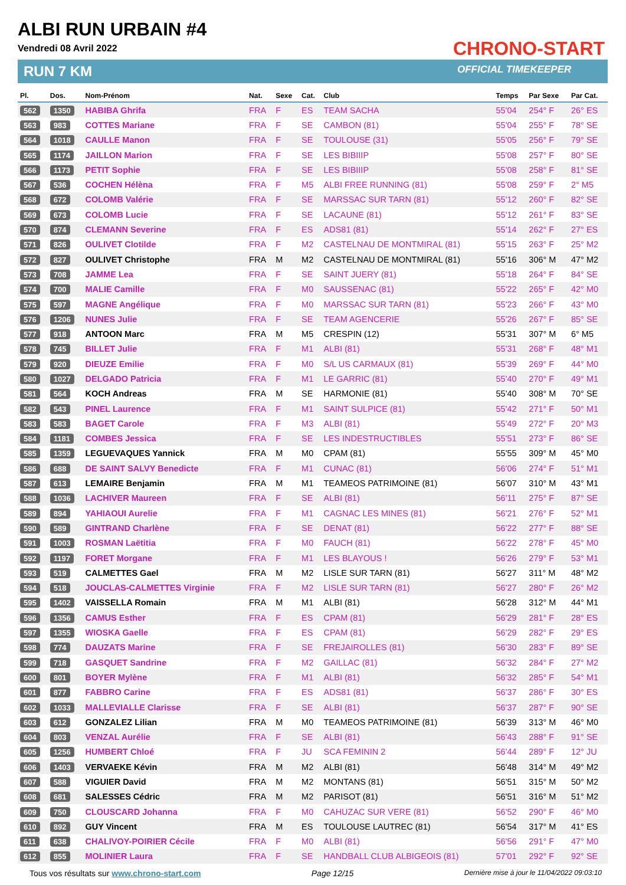ALBI RUN URBAIN #4
Vendredi 08 Avril 2022
RUN 7 KM
CHRONO-START
OFFICIAL TIMEKEEPER
| Pl. | Dos. | Nom-Prénom | Nat. | Sexe | Cat. | Club | Temps | Par Sexe | Par Cat. |
| --- | --- | --- | --- | --- | --- | --- | --- | --- | --- |
| 562 | 1350 | HABIBA Ghrifa | FRA | F | ES | TEAM SACHA | 55'04 | 254° F | 26° ES |
| 563 | 983 | COTTES Mariane | FRA | F | SE | CAMBON (81) | 55'04 | 255° F | 78° SE |
| 564 | 1018 | CAULLE Manon | FRA | F | SE | TOULOUSE (31) | 55'05 | 256° F | 79° SE |
| 565 | 1174 | JAILLON Marion | FRA | F | SE | LES BIBIIIP | 55'08 | 257° F | 80° SE |
| 566 | 1173 | PETIT Sophie | FRA | F | SE | LES BIBIIIP | 55'08 | 258° F | 81° SE |
| 567 | 536 | COCHEN Hélèna | FRA | F | M5 | ALBI FREE RUNNING (81) | 55'08 | 259° F | 2° M5 |
| 568 | 672 | COLOMB Valérie | FRA | F | SE | MARSSAC SUR TARN (81) | 55'12 | 260° F | 82° SE |
| 569 | 673 | COLOMB Lucie | FRA | F | SE | LACAUNE (81) | 55'12 | 261° F | 83° SE |
| 570 | 874 | CLEMANN Severine | FRA | F | ES | ADS81 (81) | 55'14 | 262° F | 27° ES |
| 571 | 826 | OULIVET Clotilde | FRA | F | M2 | CASTELNAU DE MONTMIRAL (81) | 55'15 | 263° F | 25° M2 |
| 572 | 827 | OULIVET Christophe | FRA | M | M2 | CASTELNAU DE MONTMIRAL (81) | 55'16 | 306° M | 47° M2 |
| 573 | 708 | JAMME Lea | FRA | F | SE | SAINT JUERY (81) | 55'18 | 264° F | 84° SE |
| 574 | 700 | MALIE Camille | FRA | F | M0 | SAUSSENAC (81) | 55'22 | 265° F | 42° M0 |
| 575 | 597 | MAGNE Angélique | FRA | F | M0 | MARSSAC SUR TARN (81) | 55'23 | 266° F | 43° M0 |
| 576 | 1206 | NUNES Julie | FRA | F | SE | TEAM AGENCERIE | 55'26 | 267° F | 85° SE |
| 577 | 918 | ANTOON Marc | FRA | M | M5 | CRESPIN (12) | 55'31 | 307° M | 6° M5 |
| 578 | 745 | BILLET Julie | FRA | F | M1 | ALBI (81) | 55'31 | 268° F | 48° M1 |
| 579 | 920 | DIEUZE Emilie | FRA | F | M0 | S/L US CARMAUX (81) | 55'39 | 269° F | 44° M0 |
| 580 | 1027 | DELGADO Patricia | FRA | F | M1 | LE GARRIC (81) | 55'40 | 270° F | 49° M1 |
| 581 | 564 | KOCH Andreas | FRA | M | SE | HARMONIE (81) | 55'40 | 308° M | 70° SE |
| 582 | 543 | PINEL Laurence | FRA | F | M1 | SAINT SULPICE (81) | 55'42 | 271° F | 50° M1 |
| 583 | 583 | BAGET Carole | FRA | F | M3 | ALBI (81) | 55'49 | 272° F | 20° M3 |
| 584 | 1181 | COMBES Jessica | FRA | F | SE | LES INDESTRUCTIBLES | 55'51 | 273° F | 86° SE |
| 585 | 1359 | LEGUEVAQUES Yannick | FRA | M | M0 | CPAM (81) | 55'55 | 309° M | 45° M0 |
| 586 | 688 | DE SAINT SALVY Benedicte | FRA | F | M1 | CUNAC (81) | 56'06 | 274° F | 51° M1 |
| 587 | 613 | LEMAIRE Benjamin | FRA | M | M1 | TEAMEOS PATRIMOINE (81) | 56'07 | 310° M | 43° M1 |
| 588 | 1036 | LACHIVER Maureen | FRA | F | SE | ALBI (81) | 56'11 | 275° F | 87° SE |
| 589 | 894 | YAHIAOUI Aurelie | FRA | F | M1 | CAGNAC LES MINES (81) | 56'21 | 276° F | 52° M1 |
| 590 | 589 | GINTRAND Charlène | FRA | F | SE | DENAT (81) | 56'22 | 277° F | 88° SE |
| 591 | 1003 | ROSMAN Laëtitia | FRA | F | M0 | FAUCH (81) | 56'22 | 278° F | 45° M0 |
| 592 | 1197 | FORET Morgane | FRA | F | M1 | LES BLAYOUS ! | 56'26 | 279° F | 53° M1 |
| 593 | 519 | CALMETTES Gael | FRA | M | M2 | LISLE SUR TARN (81) | 56'27 | 311° M | 48° M2 |
| 594 | 518 | JOUCLAS-CALMETTES Virginie | FRA | F | M2 | LISLE SUR TARN (81) | 56'27 | 280° F | 26° M2 |
| 595 | 1402 | VAISSELLA Romain | FRA | M | M1 | ALBI (81) | 56'28 | 312° M | 44° M1 |
| 596 | 1356 | CAMUS Esther | FRA | F | ES | CPAM (81) | 56'29 | 281° F | 28° ES |
| 597 | 1355 | WIOSKA Gaelle | FRA | F | ES | CPAM (81) | 56'29 | 282° F | 29° ES |
| 598 | 774 | DAUZATS Marine | FRA | F | SE | FREJAIROLLES (81) | 56'30 | 283° F | 89° SE |
| 599 | 718 | GASQUET Sandrine | FRA | F | M2 | GAILLAC (81) | 56'32 | 284° F | 27° M2 |
| 600 | 801 | BOYER Mylène | FRA | F | M1 | ALBI (81) | 56'32 | 285° F | 54° M1 |
| 601 | 877 | FABBRO Carine | FRA | F | ES | ADS81 (81) | 56'37 | 286° F | 30° ES |
| 602 | 1033 | MALLEVIALLE Clarisse | FRA | F | SE | ALBI (81) | 56'37 | 287° F | 90° SE |
| 603 | 612 | GONZALEZ Lilian | FRA | M | M0 | TEAMEOS PATRIMOINE (81) | 56'39 | 313° M | 46° M0 |
| 604 | 803 | VENZAL Aurélie | FRA | F | SE | ALBI (81) | 56'43 | 288° F | 91° SE |
| 605 | 1256 | HUMBERT Chloé | FRA | F | JU | SCA FEMININ 2 | 56'44 | 289° F | 12° JU |
| 606 | 1403 | VERVAEKE Kévin | FRA | M | M2 | ALBI (81) | 56'48 | 314° M | 49° M2 |
| 607 | 588 | VIGUIER David | FRA | M | M2 | MONTANS (81) | 56'51 | 315° M | 50° M2 |
| 608 | 681 | SALESSES Cédric | FRA | M | M2 | PARISOT (81) | 56'51 | 316° M | 51° M2 |
| 609 | 750 | CLOUSCARD Johanna | FRA | F | M0 | CAHUZAC SUR VERE (81) | 56'52 | 290° F | 46° M0 |
| 610 | 892 | GUY Vincent | FRA | M | ES | TOULOUSE LAUTREC (81) | 56'54 | 317° M | 41° ES |
| 611 | 638 | CHALIVOY-POIRIER Cécile | FRA | F | M0 | ALBI (81) | 56'56 | 291° F | 47° M0 |
| 612 | 855 | MOLINIER Laura | FRA | F | SE | HANDBALL CLUB ALBIGEOIS (81) | 57'01 | 292° F | 92° SE |
Tous vos résultats sur www.chrono-start.com Page 12/15 Dernière mise à jour le 11/04/2022 09:03:10